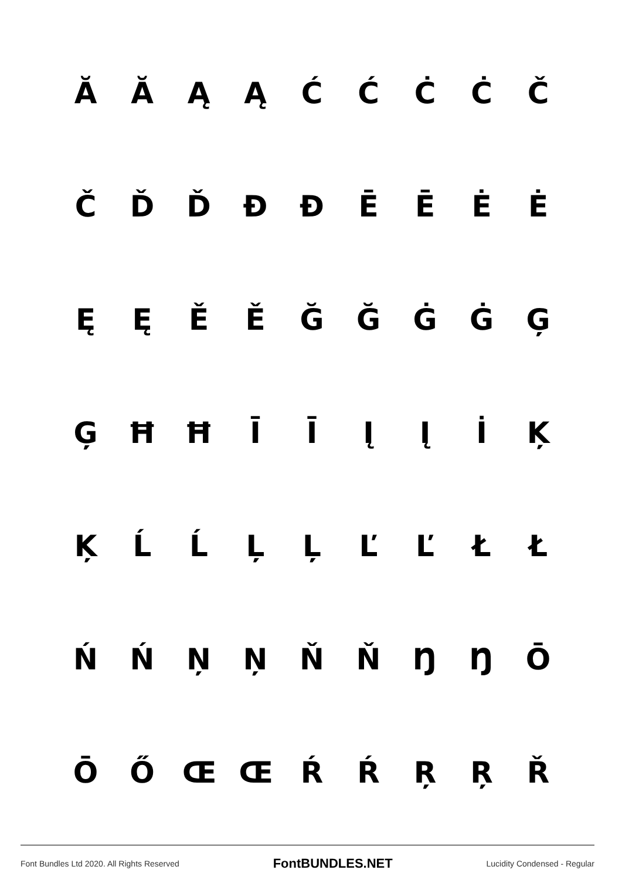Ă Ă Ą Ą Ć Ć Ċ Ċ Č
Č Ď Ď Đ Đ Ē Ē Ė Ė
Ę Ę Ě Ě Ğ Ğ Ġ Ġ Ģ
Ģ Ħ Ħ Ī Ī Į Į İ Ķ
Ķ Ĺ Ĺ Ļ Ļ Ľ Ľ Ł Ł
Ń Ń Ņ Ņ Ň Ň Ŋ Ŋ Ō
Ō Ő Œ Œ Ŕ Ŕ Ŗ Ŗ Ř
Font Bundles Ltd 2020. All Rights Reserved FontBUNDLES.NET Lucidity Condensed - Regular